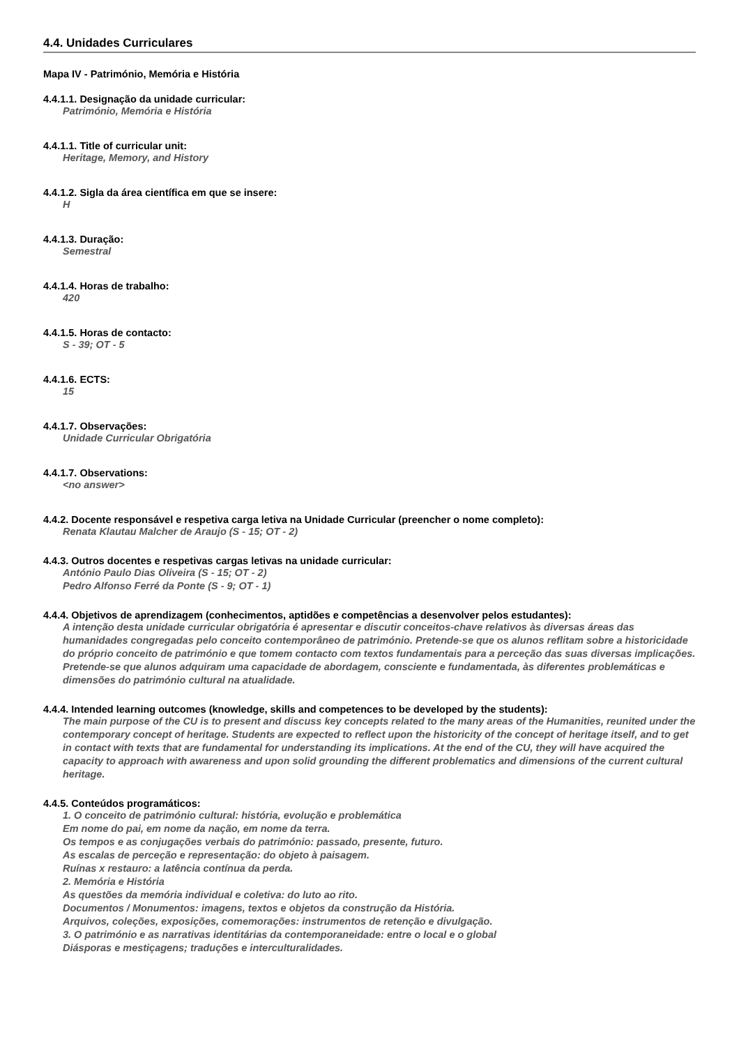4.4. Unidades Curriculares
Mapa IV - Património, Memória e História
4.4.1.1. Designação da unidade curricular:
Património, Memória e História
4.4.1.1. Title of curricular unit:
Heritage, Memory, and History
4.4.1.2. Sigla da área científica em que se insere:
H
4.4.1.3. Duração:
Semestral
4.4.1.4. Horas de trabalho:
420
4.4.1.5. Horas de contacto:
S - 39; OT - 5
4.4.1.6. ECTS:
15
4.4.1.7. Observações:
Unidade Curricular Obrigatória
4.4.1.7. Observations:
<no answer>
4.4.2. Docente responsável e respetiva carga letiva na Unidade Curricular (preencher o nome completo):
Renata Klautau Malcher de Araujo (S - 15; OT - 2)
4.4.3. Outros docentes e respetivas cargas letivas na unidade curricular:
António Paulo Dias Oliveira (S - 15; OT - 2)
Pedro Alfonso Ferré da Ponte (S - 9; OT - 1)
4.4.4. Objetivos de aprendizagem (conhecimentos, aptidões e competências a desenvolver pelos estudantes):
A intenção desta unidade curricular obrigatória é apresentar e discutir conceitos-chave relativos às diversas áreas das humanidades congregadas pelo conceito contemporâneo de património. Pretende-se que os alunos reflitam sobre a historicidade do próprio conceito de património e que tomem contacto com textos fundamentais para a perceção das suas diversas implicações. Pretende-se que alunos adquiram uma capacidade de abordagem, consciente e fundamentada, às diferentes problemáticas e dimensões do património cultural na atualidade.
4.4.4. Intended learning outcomes (knowledge, skills and competences to be developed by the students):
The main purpose of the CU is to present and discuss key concepts related to the many areas of the Humanities, reunited under the contemporary concept of heritage. Students are expected to reflect upon the historicity of the concept of heritage itself, and to get in contact with texts that are fundamental for understanding its implications. At the end of the CU, they will have acquired the capacity to approach with awareness and upon solid grounding the different problematics and dimensions of the current cultural heritage.
4.4.5. Conteúdos programáticos:
1. O conceito de património cultural: história, evolução e problemática
Em nome do pai, em nome da nação, em nome da terra.
Os tempos e as conjugações verbais do património: passado, presente, futuro.
As escalas de perceção e representação: do objeto à paisagem.
Ruínas x restauro: a latência contínua da perda.
2. Memória e História
As questões da memória individual e coletiva: do luto ao rito.
Documentos / Monumentos: imagens, textos e objetos da construção da História.
Arquivos, coleções, exposições, comemorações: instrumentos de retenção e divulgação.
3. O património e as narrativas identitárias da contemporaneidade: entre o local e o global
Diásporas e mestiçagens; traduções e interculturalidades.